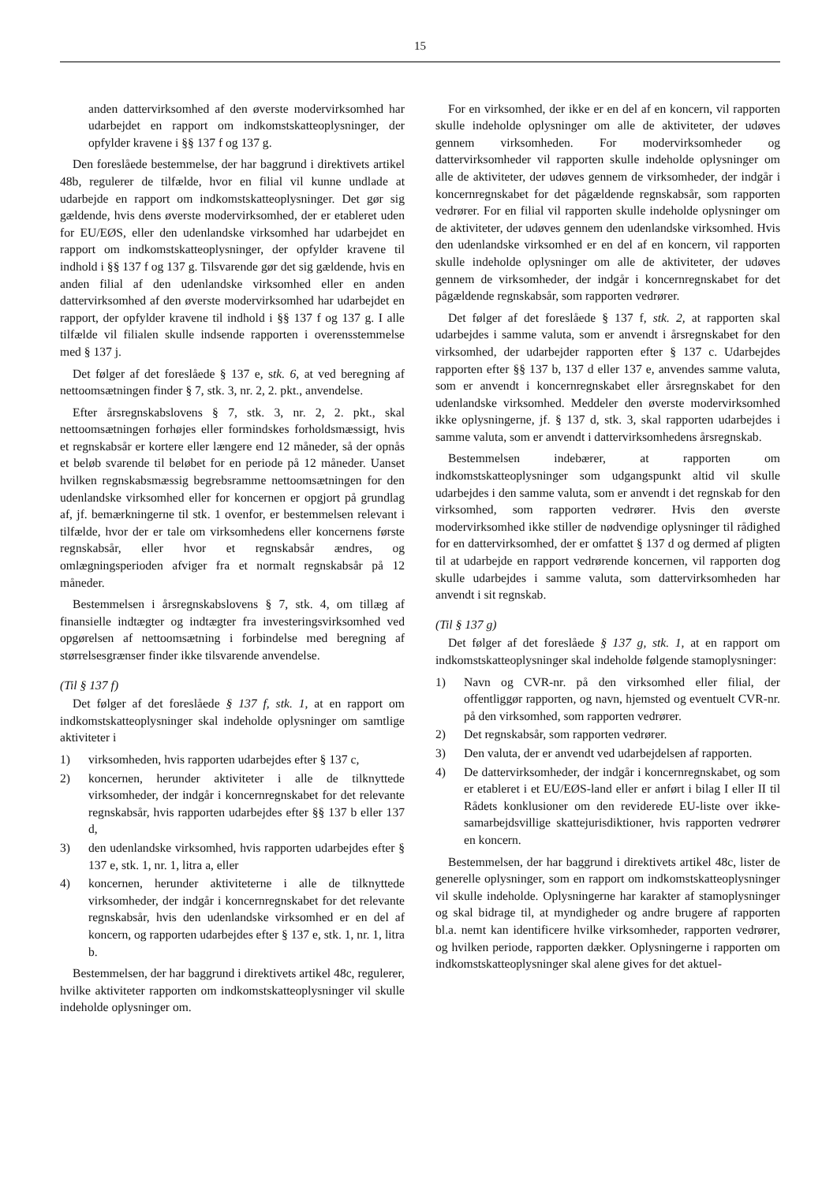15
anden dattervirksomhed af den øverste modervirksomhed har udarbejdet en rapport om indkomstskatteoplysninger, der opfylder kravene i §§ 137 f og 137 g.
Den foreslåede bestemmelse, der har baggrund i direktivets artikel 48b, regulerer de tilfælde, hvor en filial vil kunne undlade at udarbejde en rapport om indkomstskatteoplysninger. Det gør sig gældende, hvis dens øverste modervirksomhed, der er etableret uden for EU/EØS, eller den udenlandske virksomhed har udarbejdet en rapport om indkomstskatteoplysninger, der opfylder kravene til indhold i §§ 137 f og 137 g. Tilsvarende gør det sig gældende, hvis en anden filial af den udenlandske virksomhed eller en anden dattervirksomhed af den øverste modervirksomhed har udarbejdet en rapport, der opfylder kravene til indhold i §§ 137 f og 137 g. I alle tilfælde vil filialen skulle indsende rapporten i overensstemmelse med § 137 j.
Det følger af det foreslåede § 137 e, stk. 6, at ved beregning af nettoomsætningen finder § 7, stk. 3, nr. 2, 2. pkt., anvendelse.
Efter årsregnskabslovens § 7, stk. 3, nr. 2, 2. pkt., skal nettoomsætningen forhøjes eller formindskes forholdsmæssigt, hvis et regnskabsår er kortere eller længere end 12 måneder, så der opnås et beløb svarende til beløbet for en periode på 12 måneder. Uanset hvilken regnskabsmæssig begrebsramme nettoomsætningen for den udenlandske virksomhed eller for koncernen er opgjort på grundlag af, jf. bemærkningerne til stk. 1 ovenfor, er bestemmelsen relevant i tilfælde, hvor der er tale om virksomhedens eller koncernens første regnskabsår, eller hvor et regnskabsår ændres, og omlægningsperioden afviger fra et normalt regnskabsår på 12 måneder.
Bestemmelsen i årsregnskabslovens § 7, stk. 4, om tillæg af finansielle indtægter og indtægter fra investeringsvirksomhed ved opgørelsen af nettoomsætning i forbindelse med beregning af størrelsesgrænser finder ikke tilsvarende anvendelse.
(Til § 137 f)
Det følger af det foreslåede § 137 f, stk. 1, at en rapport om indkomstskatteoplysninger skal indeholde oplysninger om samtlige aktiviteter i
1) virksomheden, hvis rapporten udarbejdes efter § 137 c,
2) koncernen, herunder aktiviteter i alle de tilknyttede virksomheder, der indgår i koncernregnskabet for det relevante regnskabsår, hvis rapporten udarbejdes efter §§ 137 b eller 137 d,
3) den udenlandske virksomhed, hvis rapporten udarbejdes efter § 137 e, stk. 1, nr. 1, litra a, eller
4) koncernen, herunder aktiviteterne i alle de tilknyttede virksomheder, der indgår i koncernregnskabet for det relevante regnskabsår, hvis den udenlandske virksomhed er en del af koncern, og rapporten udarbejdes efter § 137 e, stk. 1, nr. 1, litra b.
Bestemmelsen, der har baggrund i direktivets artikel 48c, regulerer, hvilke aktiviteter rapporten om indkomstskatteoplysninger vil skulle indeholde oplysninger om.
For en virksomhed, der ikke er en del af en koncern, vil rapporten skulle indeholde oplysninger om alle de aktiviteter, der udøves gennem virksomheden. For modervirksomheder og dattervirksomheder vil rapporten skulle indeholde oplysninger om alle de aktiviteter, der udøves gennem de virksomheder, der indgår i koncernregnskabet for det pågældende regnskabsår, som rapporten vedrører. For en filial vil rapporten skulle indeholde oplysninger om de aktiviteter, der udøves gennem den udenlandske virksomhed. Hvis den udenlandske virksomhed er en del af en koncern, vil rapporten skulle indeholde oplysninger om alle de aktiviteter, der udøves gennem de virksomheder, der indgår i koncernregnskabet for det pågældende regnskabsår, som rapporten vedrører.
Det følger af det foreslåede § 137 f, stk. 2, at rapporten skal udarbejdes i samme valuta, som er anvendt i årsregnskabet for den virksomhed, der udarbejder rapporten efter § 137 c. Udarbejdes rapporten efter §§ 137 b, 137 d eller 137 e, anvendes samme valuta, som er anvendt i koncernregnskabet eller årsregnskabet for den udenlandske virksomhed. Meddeler den øverste modervirksomhed ikke oplysningerne, jf. § 137 d, stk. 3, skal rapporten udarbejdes i samme valuta, som er anvendt i dattervirksomhedens årsregnskab.
Bestemmelsen indebærer, at rapporten om indkomstskatteoplysninger som udgangspunkt altid vil skulle udarbejdes i den samme valuta, som er anvendt i det regnskab for den virksomhed, som rapporten vedrører. Hvis den øverste modervirksomhed ikke stiller de nødvendige oplysninger til rådighed for en dattervirksomhed, der er omfattet § 137 d og dermed af pligten til at udarbejde en rapport vedrørende koncernen, vil rapporten dog skulle udarbejdes i samme valuta, som dattervirksomheden har anvendt i sit regnskab.
(Til § 137 g)
Det følger af det foreslåede § 137 g, stk. 1, at en rapport om indkomstskatteoplysninger skal indeholde følgende stamoplysninger:
1) Navn og CVR-nr. på den virksomhed eller filial, der offentliggør rapporten, og navn, hjemsted og eventuelt CVR-nr. på den virksomhed, som rapporten vedrører.
2) Det regnskabsår, som rapporten vedrører.
3) Den valuta, der er anvendt ved udarbejdelsen af rapporten.
4) De dattervirksomheder, der indgår i koncernregnskabet, og som er etableret i et EU/EØS-land eller er anført i bilag I eller II til Rådets konklusioner om den reviderede EU-liste over ikke-samarbejdsvillige skattejurisdiktioner, hvis rapporten vedrører en koncern.
Bestemmelsen, der har baggrund i direktivets artikel 48c, lister de generelle oplysninger, som en rapport om indkomstskatteoplysninger vil skulle indeholde. Oplysningerne har karakter af stamoplysninger og skal bidrage til, at myndigheder og andre brugere af rapporten bl.a. nemt kan identificere hvilke virksomheder, rapporten vedrører, og hvilken periode, rapporten dækker. Oplysningerne i rapporten om indkomstskatteoplysninger skal alene gives for det aktuel-